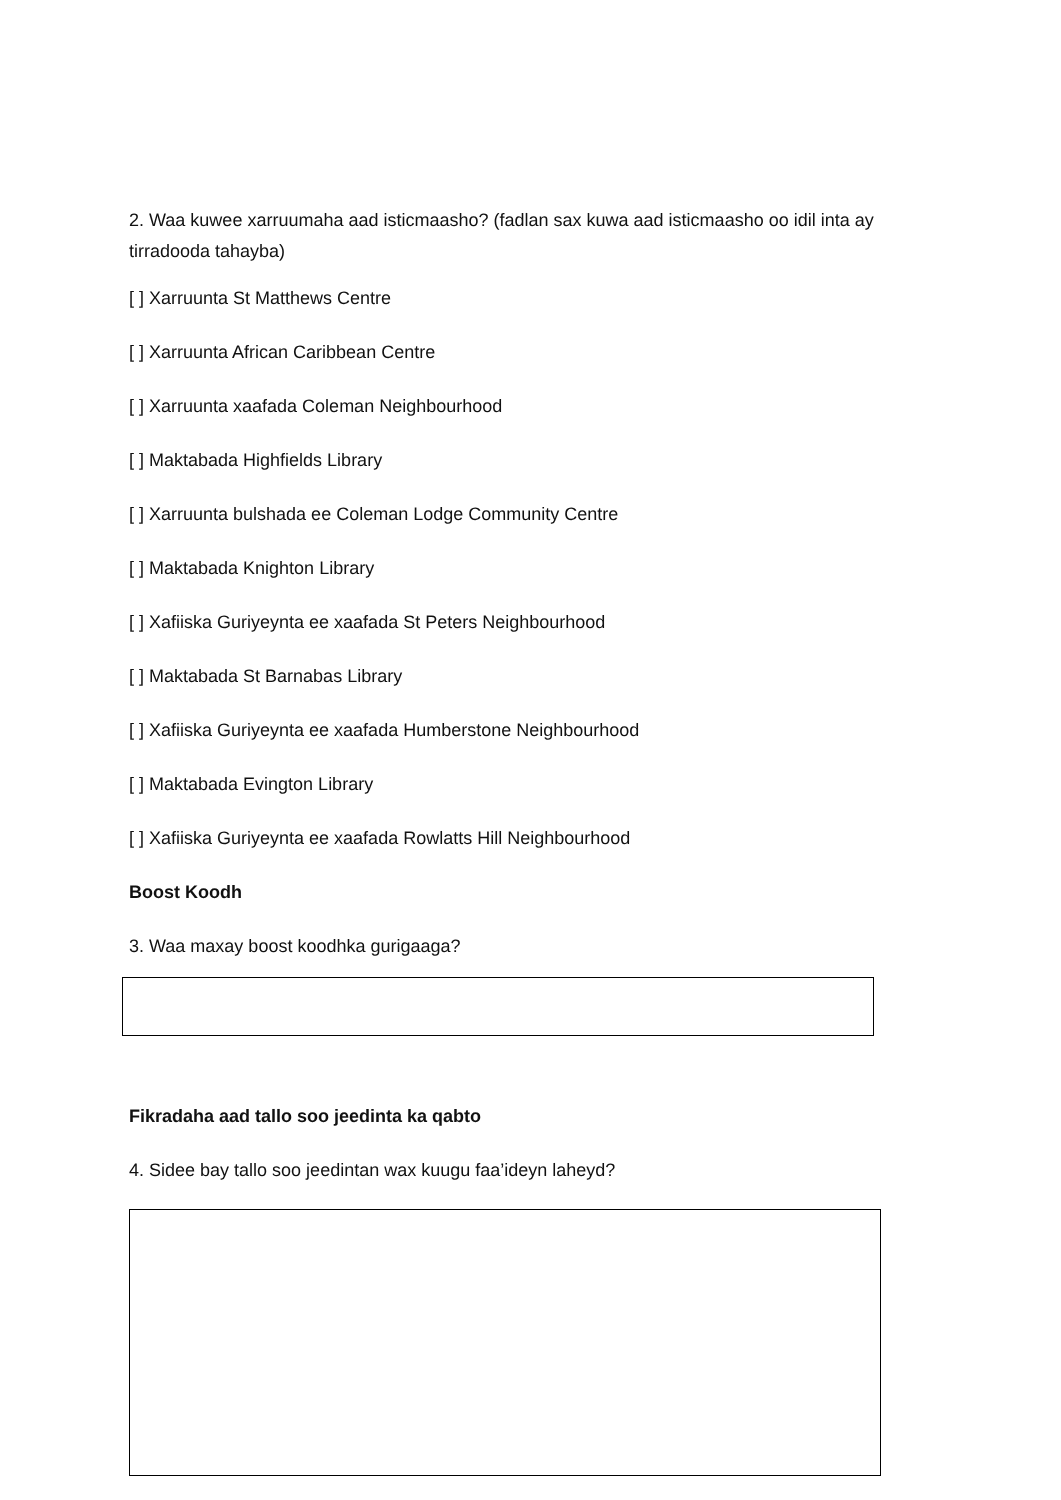2. Waa kuwee xarruumaha aad isticmaasho? (fadlan sax kuwa aad isticmaasho oo idil inta ay tirradooda tahayba)
[ ] Xarruunta St Matthews Centre
[ ] Xarruunta African Caribbean Centre
[ ] Xarruunta xaafada Coleman Neighbourhood
[ ] Maktabada Highfields Library
[ ] Xarruunta bulshada ee Coleman Lodge Community Centre
[ ] Maktabada Knighton Library
[ ] Xafiiska Guriyeynta ee xaafada St Peters Neighbourhood
[ ] Maktabada St Barnabas Library
[ ] Xafiiska Guriyeynta ee xaafada Humberstone Neighbourhood
[ ] Maktabada Evington Library
[ ] Xafiiska Guriyeynta ee xaafada Rowlatts Hill Neighbourhood
Boost Koodh
3. Waa maxay boost koodhka gurigaaga?
Fikradaha aad tallo soo jeedinta ka qabto
4. Sidee bay tallo soo jeedintan wax kuugu faa’ideyn laheyd?